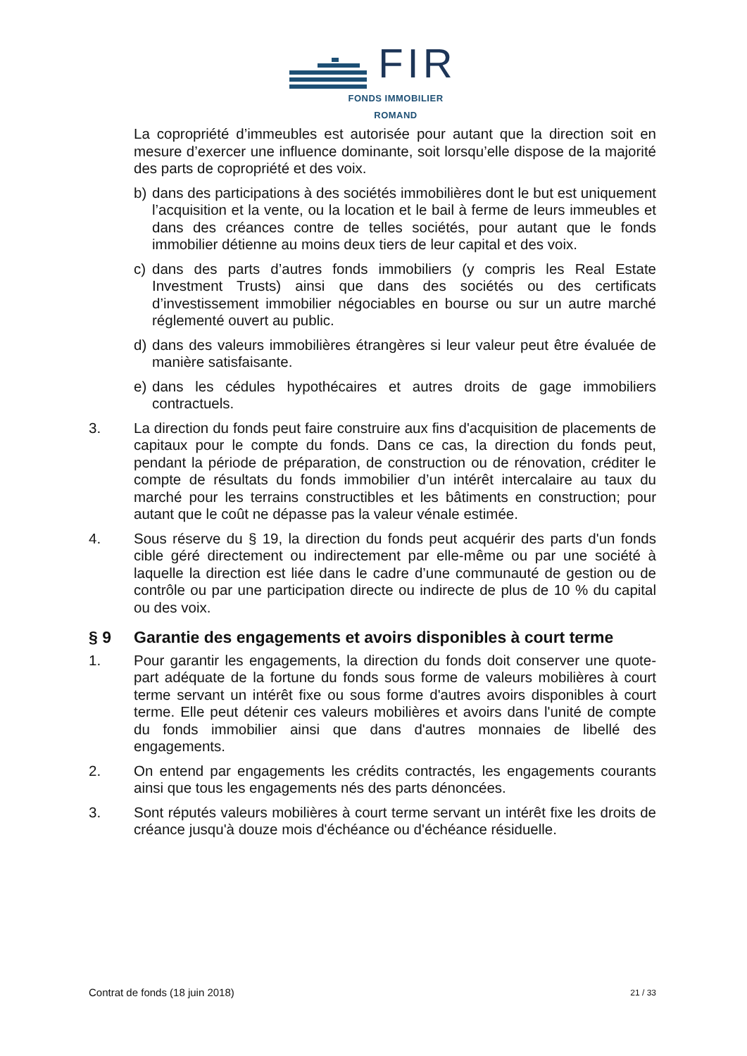FIR
FONDS IMMOBILIER ROMAND
La copropriété d’immeubles est autorisée pour autant que la direction soit en mesure d’exercer une influence dominante, soit lorsqu’elle dispose de la majorité des parts de copropriété et des voix.
b) dans des participations à des sociétés immobilières dont le but est uniquement l’acquisition et la vente, ou la location et le bail à ferme de leurs immeubles et dans des créances contre de telles sociétés, pour autant que le fonds immobilier détienne au moins deux tiers de leur capital et des voix.
c) dans des parts d’autres fonds immobiliers (y compris les Real Estate Investment Trusts) ainsi que dans des sociétés ou des certificats d’investissement immobilier négociables en bourse ou sur un autre marché réglementé ouvert au public.
d) dans des valeurs immobilières étrangères si leur valeur peut être évaluée de manière satisfaisante.
e) dans les cédules hypothécaires et autres droits de gage immobiliers contractuels.
3. La direction du fonds peut faire construire aux fins d'acquisition de placements de capitaux pour le compte du fonds. Dans ce cas, la direction du fonds peut, pendant la période de préparation, de construction ou de rénovation, créditer le compte de résultats du fonds immobilier d’un intérêt intercalaire au taux du marché pour les terrains constructibles et les bâtiments en construction; pour autant que le coût ne dépasse pas la valeur vénale estimée.
4. Sous réserve du § 19, la direction du fonds peut acquérir des parts d'un fonds cible géré directement ou indirectement par elle-même ou par une société à laquelle la direction est liée dans le cadre d’une communauté de gestion ou de contrôle ou par une participation directe ou indirecte de plus de 10 % du capital ou des voix.
§ 9 Garantie des engagements et avoirs disponibles à court terme
1. Pour garantir les engagements, la direction du fonds doit conserver une quote-part adéquate de la fortune du fonds sous forme de valeurs mobilières à court terme servant un intérêt fixe ou sous forme d'autres avoirs disponibles à court terme. Elle peut détenir ces valeurs mobilières et avoirs dans l'unité de compte du fonds immobilier ainsi que dans d'autres monnaies de libellé des engagements.
2. On entend par engagements les crédits contractés, les engagements courants ainsi que tous les engagements nés des parts dénoncées.
3. Sont réputés valeurs mobilières à court terme servant un intérêt fixe les droits de créance jusqu'à douze mois d'échéance ou d'échéance résiduelle.
Contrat de fonds (18 juin 2018) 21 / 33